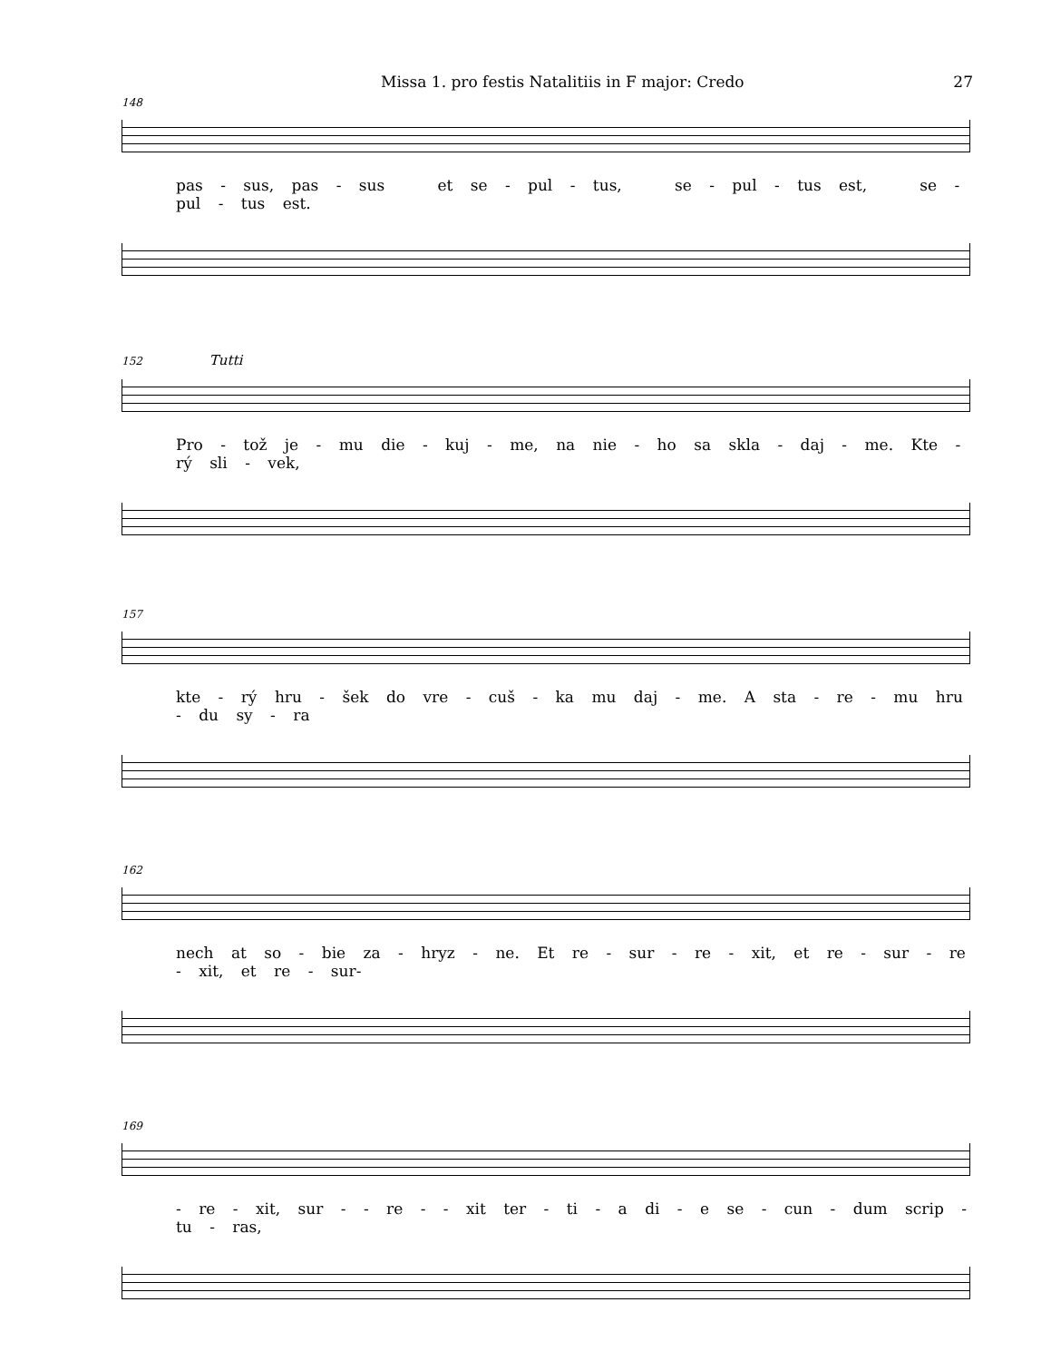Missa 1. pro festis Natalitiis in F major: Credo 27
148
pas - sus, pas - sus et se - pul - tus, se - pul - tus est, se - pul - tus est.
152 Tutti
Pro - tož je - mu die - kuj - me, na nie - ho sa skla - daj - me. Kte - rý sli - vek,
157
kte - rý hru - šek do vre - cuš - ka mu daj - me. A sta - re - mu hru - du sy - ra
162
nech at so - bie za - hryz - ne. Et re - sur - re - xit, et re - sur - re - xit, et re - sur-
169
- re - xit, sur - - re - - xit ter - ti - a di - e se - cun - dum scrip - tu - ras,